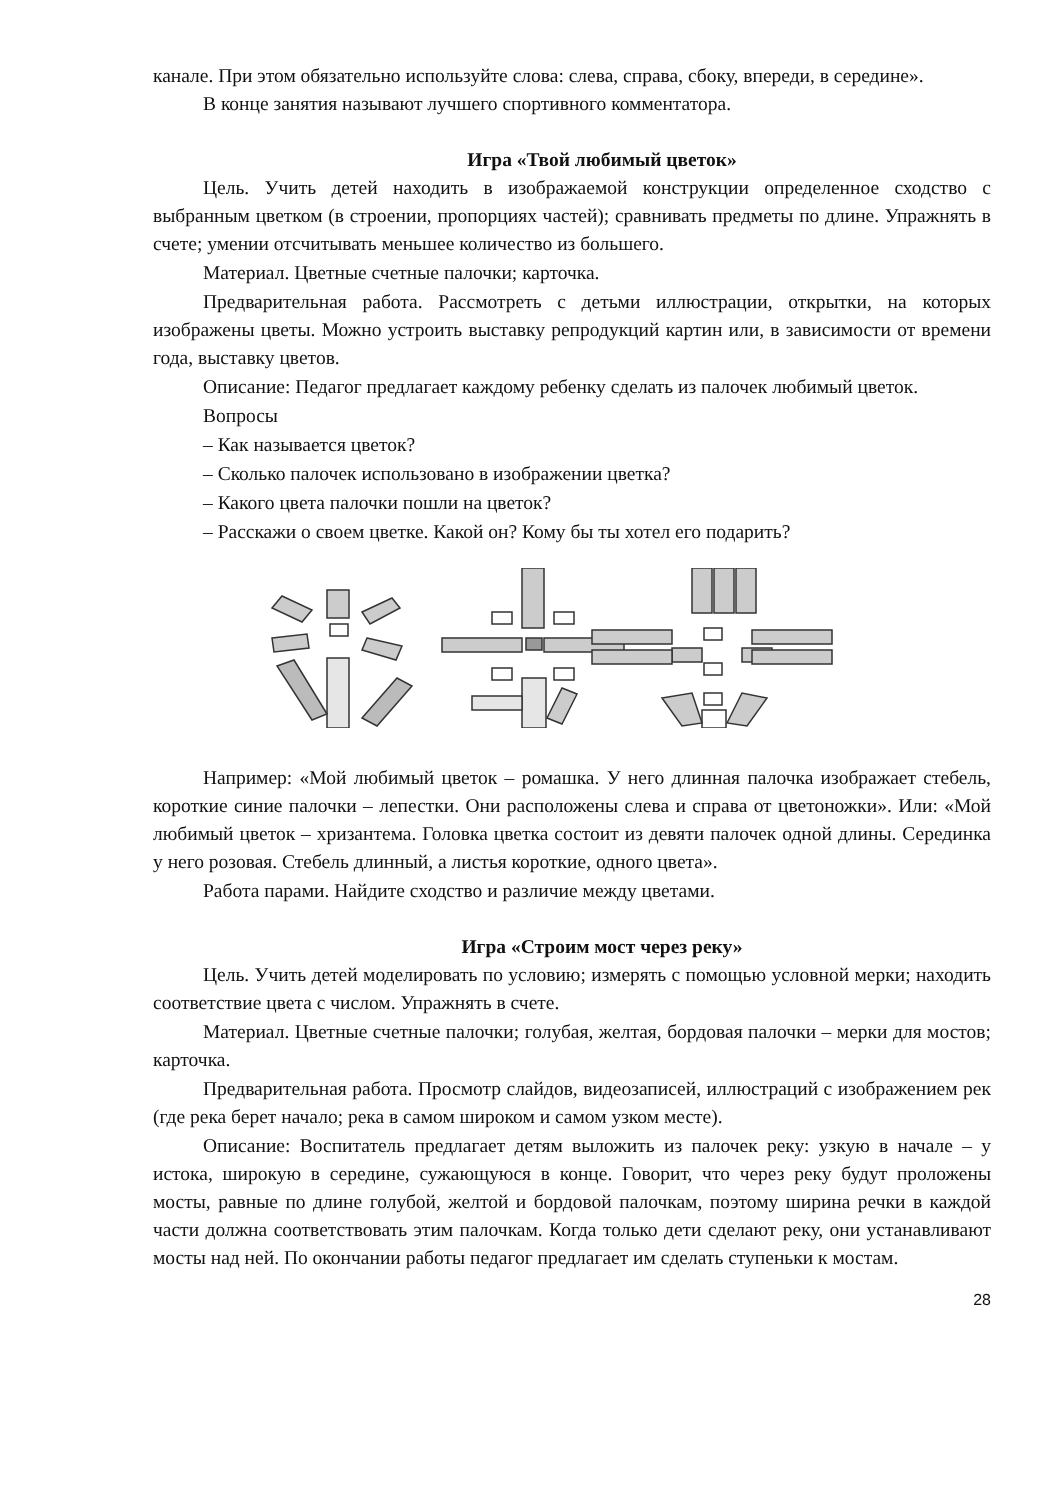канале. При этом обязательно используйте слова: слева, справа, сбоку, впереди, в середине».
В конце занятия называют лучшего спортивного комментатора.
Игра «Твой любимый цветок»
Цель. Учить детей находить в изображаемой конструкции определенное сходство с выбранным цветком (в строении, пропорциях частей); сравнивать предметы по длине. Упражнять в счете; умении отсчитывать меньшее количество из большего.
Материал. Цветные счетные палочки; карточка.
Предварительная работа. Рассмотреть с детьми иллюстрации, открытки, на которых изображены цветы. Можно устроить выставку репродукций картин или, в зависимости от времени года, выставку цветов.
Описание: Педагог предлагает каждому ребенку сделать из палочек любимый цветок.
Вопросы
– Как называется цветок?
– Сколько палочек использовано в изображении цветка?
– Какого цвета палочки пошли на цветок?
– Расскажи о своем цветке. Какой он? Кому бы ты хотел его подарить?
Например: «Мой любимый цветок – ромашка. У него длинная палочка изображает стебель, короткие синие палочки – лепестки. Они расположены слева и справа от цветоножки». Или: «Мой любимый цветок – хризантема. Головка цветка состоит из девяти палочек одной длины. Серединка у него розовая. Стебель длинный, а листья короткие, одного цвета».
Работа парами. Найдите сходство и различие между цветами.
Игра «Строим мост через реку»
Цель. Учить детей моделировать по условию; измерять с помощью условной мерки; находить соответствие цвета с числом. Упражнять в счете.
Материал. Цветные счетные палочки; голубая, желтая, бордовая палочки – мерки для мостов; карточка.
Предварительная работа. Просмотр слайдов, видеозаписей, иллюстраций с изображением рек (где река берет начало; река в самом широком и самом узком месте).
Описание: Воспитатель предлагает детям выложить из палочек реку: узкую в начале – у истока, широкую в середине, сужающуюся в конце. Говорит, что через реку будут проложены мосты, равные по длине голубой, желтой и бордовой палочкам, поэтому ширина речки в каждой части должна соответствовать этим палочкам. Когда только дети сделают реку, они устанавливают мосты над ней. По окончании работы педагог предлагает им сделать ступеньки к мостам.
28